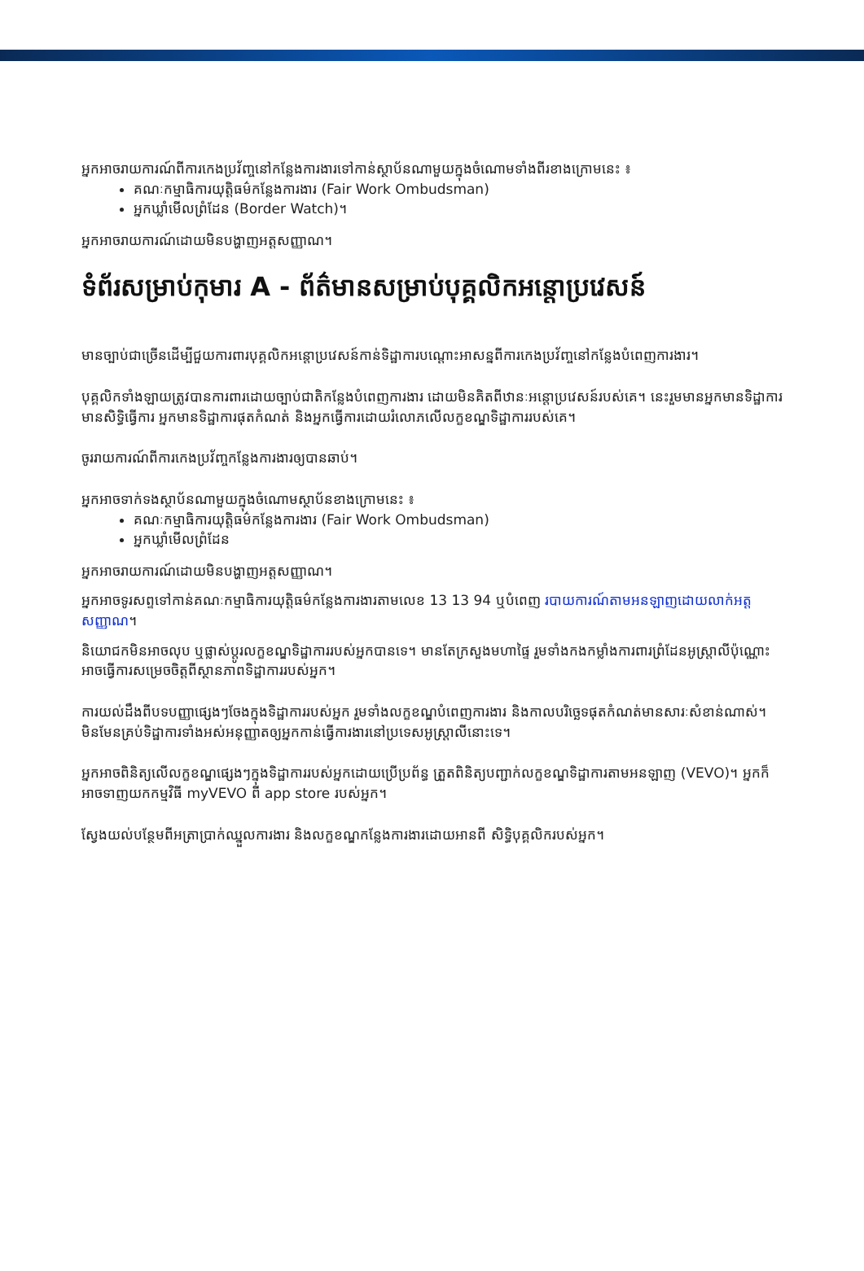អ្នកអាចរាយការណ៍ពីការកេងប្រវ័ញ្ចនៅកន្លែងការងារទៅកាន់ស្ថាប័នណាមួយក្នុងចំណោមទាំងពីរខាងក្រោមនេះ ៖
គណៈកម្មាធិការយុត្តិធម៌កន្លែងការងារ (Fair Work Ombudsman)
អ្នកឃ្លាំមើលព្រំដែន (Border Watch)។
អ្នកអាចរាយការណ៍ដោយមិនបង្ហាញអត្តសញ្ញាណ។
ទំព័រសម្រាប់កុមារ A - ព័ត៌មានសម្រាប់បុគ្គលិកអន្តោប្រវេសន៍
មានច្បាប់ជាច្រើនដើម្បីជួយការពារបុគ្គលិកអន្តោប្រវេសន៍កាន់ទិដ្ឋាការបណ្តោះអាសន្នពីការកេងប្រវ័ញ្ចនៅកន្លែងបំពេញការងារ។
បុគ្គលិកទាំងឡាយត្រូវបានការពារដោយច្បាប់ជាតិកន្លែងបំពេញការងារ ដោយមិនគិតពីឋានៈអន្តោប្រវេសន៍របស់គេ។ នេះរួមមានអ្នកមានទិដ្ឋាការមានសិទ្ធិធ្វើការ អ្នកមានទិដ្ឋាការផុតកំណត់ និងអ្នកធ្វើការដោយរំលោភលើលក្ខខណ្ឌទិដ្ឋាការរបស់គេ។
ចូររាយការណ៍ពីការកេងប្រវ័ញ្ចកន្លែងការងារឲ្យបានឆាប់។
អ្នកអាចទាក់ទងស្ថាប័នណាមួយក្នុងចំណោមស្ថាប័នខាងក្រោមនេះ ៖
គណៈកម្មាធិការយុត្តិធម៌កន្លែងការងារ (Fair Work Ombudsman)
អ្នកឃ្លាំមើលព្រំដែន
អ្នកអាចរាយការណ៍ដោយមិនបង្ហាញអត្តសញ្ញាណ។
អ្នកអាចទូរសព្ទទៅកាន់គណៈកម្មាធិការយុត្តិធម៌កន្លែងការងារតាមលេខ 13 13 94 ឬបំពេញ របាយការណ៍តាមអនឡាញដោយលាក់អត្តសញ្ញាណ។
និយោជកមិនអាចលុប ឬផ្លាស់ប្តូរលក្ខខណ្ឌទិដ្ឋាការរបស់អ្នកបានទេ។ មានតែក្រសួងមហាផ្ទៃ រួមទាំងកងកម្លាំងការពារព្រំដែនអូស្ត្រាលីប៉ុណ្ណោះ អាចធ្វើការសម្រេចចិត្តពីស្ថានភាពទិដ្ឋាការរបស់អ្នក។
ការយល់ដឹងពីបទបញ្ញាផ្សេងៗចែងក្នុងទិដ្ឋាការរបស់អ្នក រួមទាំងលក្ខខណ្ឌបំពេញការងារ និងកាលបរិច្ឆេទផុតកំណត់មានសារៈសំខាន់ណាស់។ មិនមែនគ្រប់ទិដ្ឋាការទាំងអស់អនុញ្ញាតឲ្យអ្នកកាន់ធ្វើការងារនៅប្រទេសអូស្ត្រាលីនោះទេ។
អ្នកអាចពិនិត្យលើលក្ខខណ្ឌផ្សេងៗក្នុងទិដ្ឋាការរបស់អ្នកដោយប្រើប្រព័ន្ធ ត្រួតពិនិត្យបញ្ជាក់លក្ខខណ្ឌទិដ្ឋាការតាមអនឡាញ (VEVO)។ អ្នកក៏អាចទាញយកកម្មវិធី myVEVO ពី app store របស់អ្នក។
ស្វែងយល់បន្ថែមពីអត្រាប្រាក់ឈ្នួលការងារ និងលក្ខខណ្ឌកន្លែងការងារដោយអានពី សិទ្ធិបុគ្គលិករបស់អ្នក។